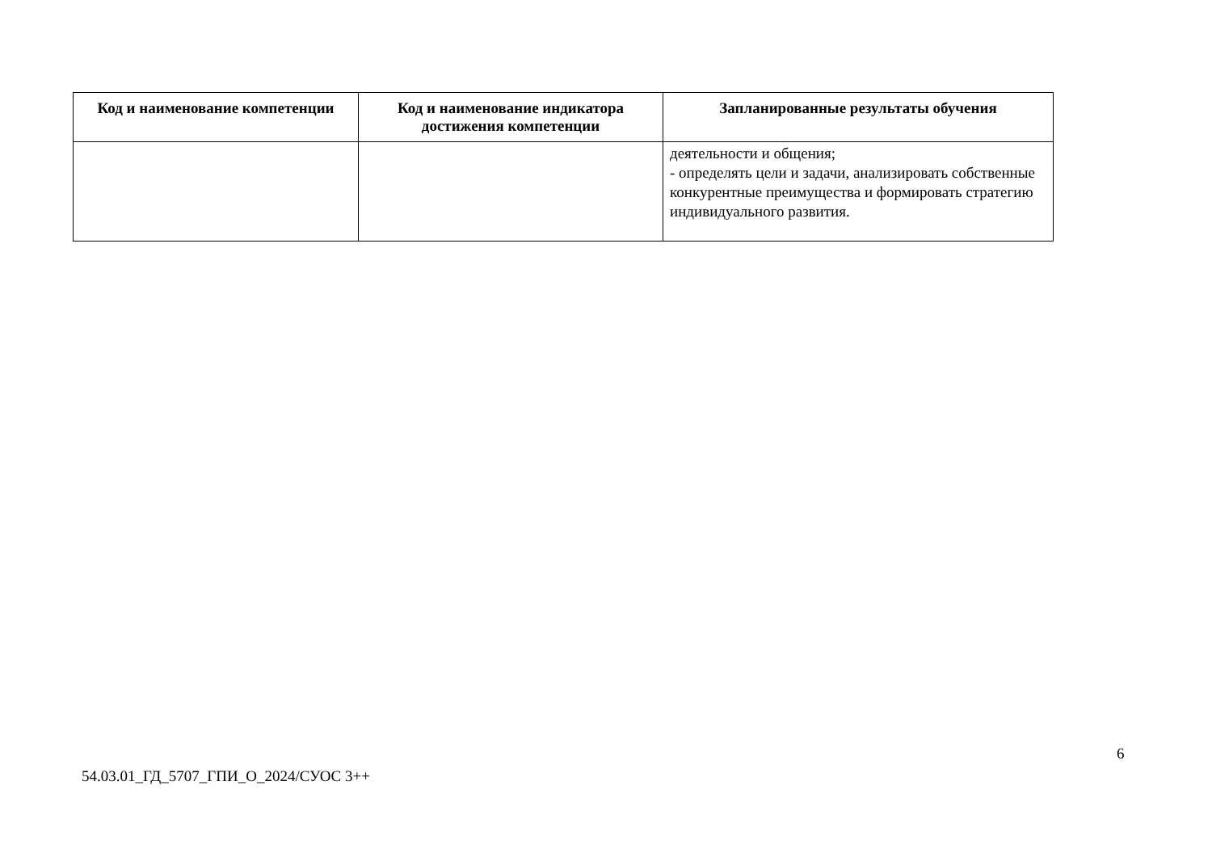| Код и наименование компетенции | Код и наименование индикатора достижения компетенции | Запланированные результаты обучения |
| --- | --- | --- |
| | | деятельности и общения; - определять цели и задачи, анализировать собственные конкурентные преимущества и формировать стратегию индивидуального развития. |
6
54.03.01_ГД_5707_ГПИ_О_2024/СУОС 3++